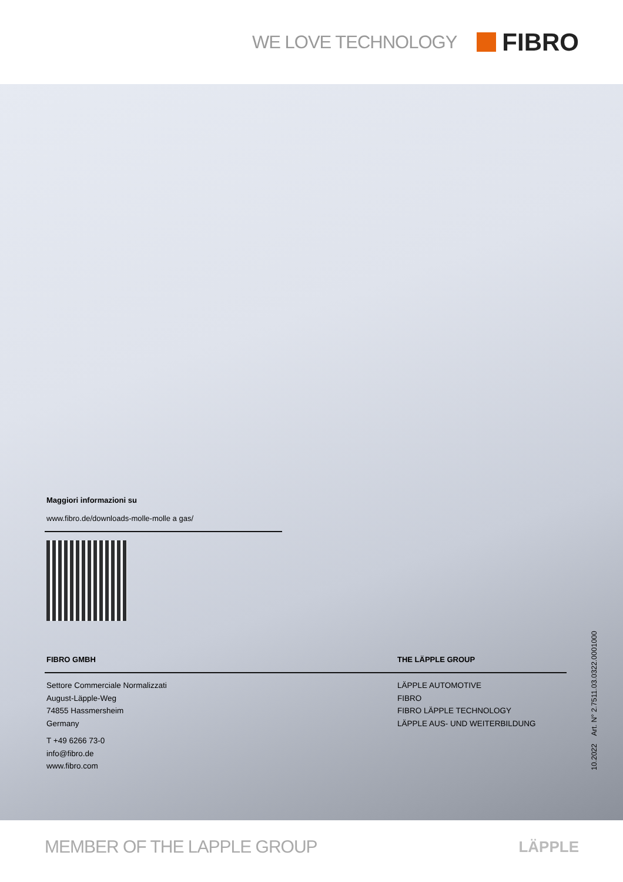WE LOVE TECHNOLOGY
FIBRO
Maggiori informazioni su
www.fibro.de/downloads-molle-molle a gas/
FIBRO GMBH THE LÄPPLE GROUP
Settore Commerciale Normalizzati
August-Läpple-Weg
74855 Hassmersheim
Germany
T +49 6266 73-0
info@fibro.de
www.fibro.com
LÄPPLE AUTOMOTIVE
FIBRO
FIBRO LÄPPLE TECHNOLOGY
LÄPPLE AUS- UND WEITERBILDUNG
10.2022 Art. N° 2.7511.03.0322.0001000
MEMBER OF THE LAPPLE GROUP LÄPPLE